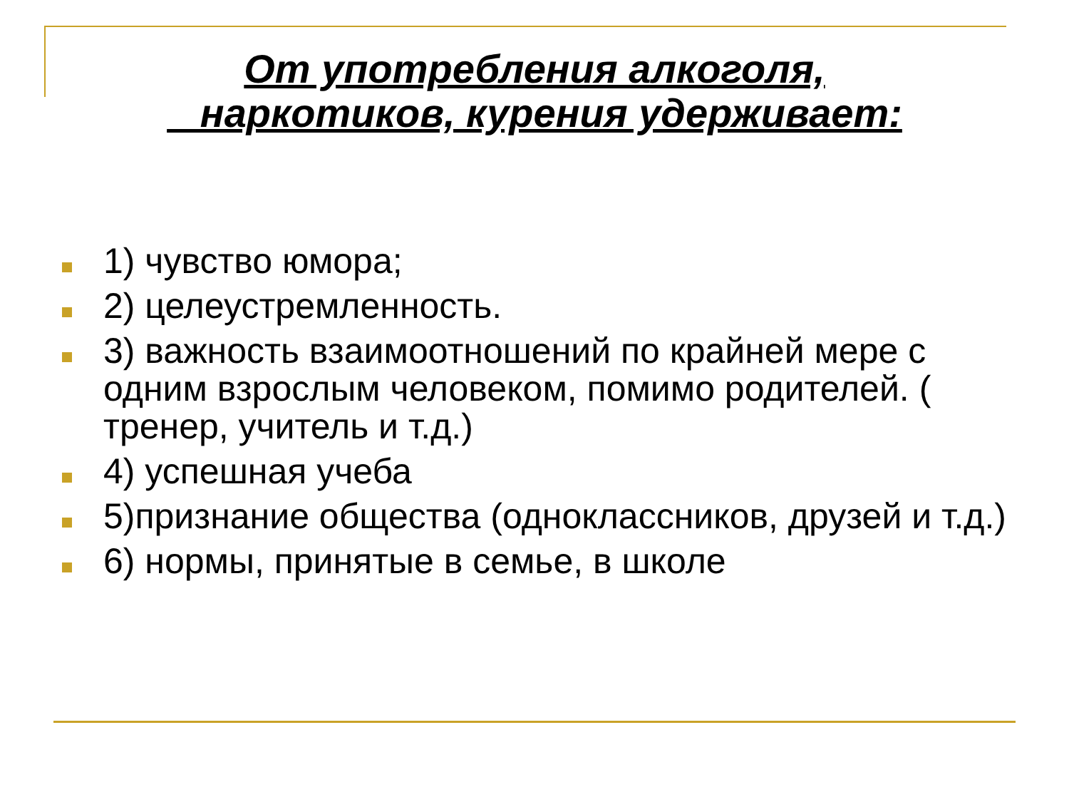От употребления алкоголя,
наркотиков, курения удерживает:
1) чувство юмора;
2) целеустремленность.
3) важность взаимоотношений по крайней мере с одним взрослым человеком, помимо родителей. ( тренер, учитель и т.д.)
4) успешная учеба
5)признание общества (одноклассников, друзей и т.д.)
6) нормы, принятые в семье, в школе